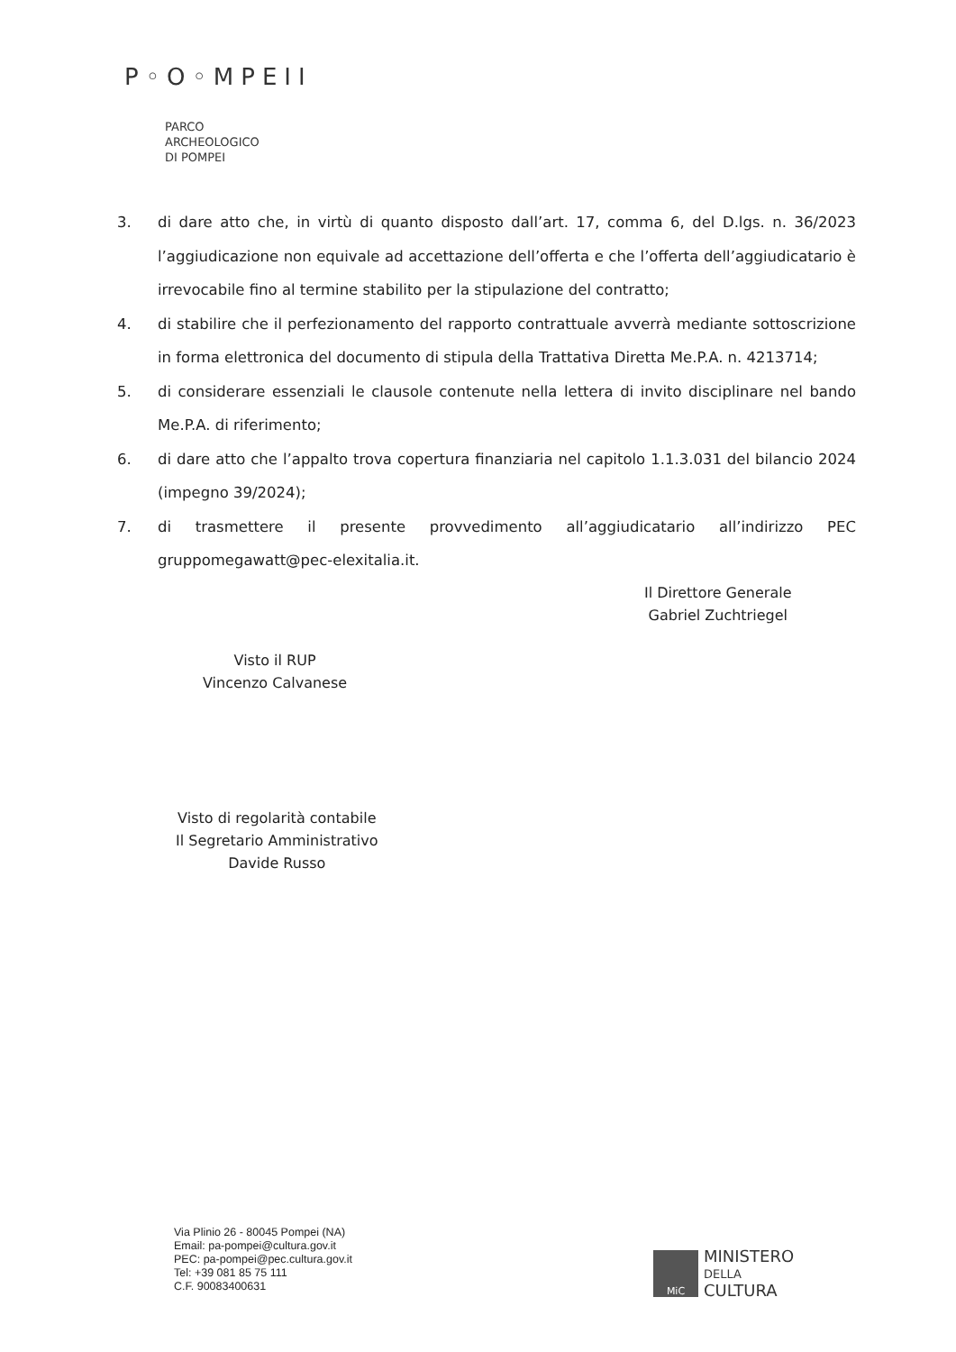P◦O◦MPEII
PARCO
ARCHEOLOGICO
DI POMPEI
3. di dare atto che, in virtù di quanto disposto dall’art. 17, comma 6, del D.lgs. n. 36/2023 l’aggiudicazione non equivale ad accettazione dell’offerta e che l’offerta dell’aggiudicatario è irrevocabile fino al termine stabilito per la stipulazione del contratto;
4. di stabilire che il perfezionamento del rapporto contrattuale avverrà mediante sottoscrizione in forma elettronica del documento di stipula della Trattativa Diretta Me.P.A. n. 4213714;
5. di considerare essenziali le clausole contenute nella lettera di invito disciplinare nel bando Me.P.A. di riferimento;
6. di dare atto che l’appalto trova copertura finanziaria nel capitolo 1.1.3.031 del bilancio 2024 (impegno 39/2024);
7. di trasmettere il presente provvedimento all’aggiudicatario all’indirizzo PEC gruppomegawatt@pec-elexitalia.it.
Il Direttore Generale
Gabriel Zuchtriegel
Visto il RUP
Vincenzo Calvanese
Visto di regolarità contabile
Il Segretario Amministrativo
Davide Russo
Via Plinio 26 - 80045 Pompei (NA)
Email: pa-pompei@cultura.gov.it
PEC: pa-pompei@pec.cultura.gov.it
Tel: +39 081 85 75 111
C.F. 90083400631
MiC
MINISTERO
DELLA
CULTURA